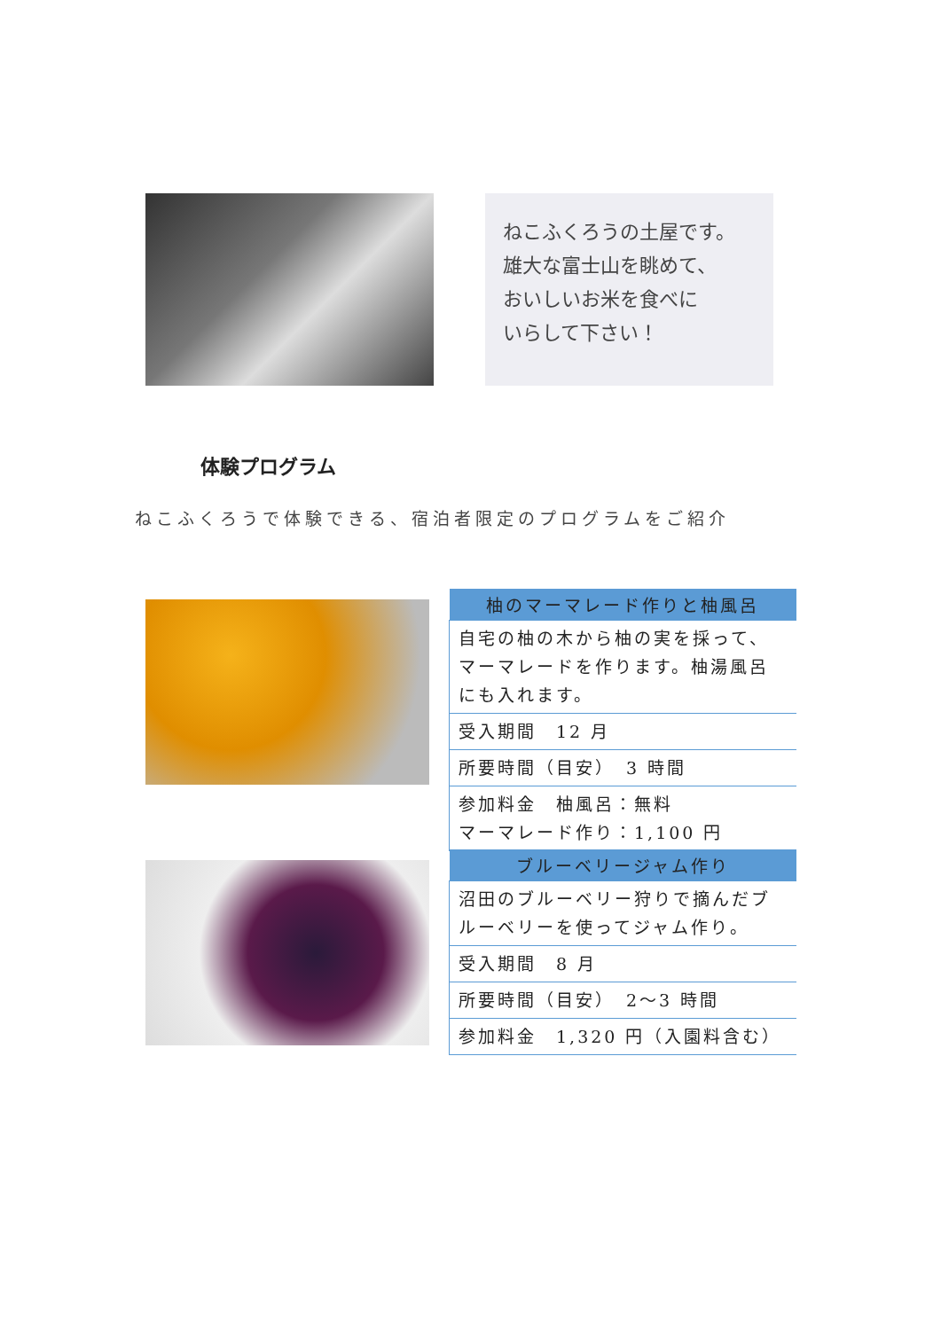ねこふくろうの土屋です。
雄大な富士山を眺めて、
おいしいお米を食べに
いらして下さい！
体験プログラム
ねこふくろうで体験できる、宿泊者限定のプログラムをご紹介
| 柚のマーマレード作りと柚風呂 |
| --- |
| 自宅の柚の木から柚の実を採って、マーマレードを作ります。柚湯風呂にも入れます。 |
| 受入期間 12 月 |
| 所要時間（目安） 3 時間 |
| 参加料金 柚風呂：無料 マーマレード作り：1,100 円 |
| ブルーベリージャム作り |
| --- |
| 沼田のブルーベリー狩りで摘んだブルーベリーを使ってジャム作り。 |
| 受入期間 8 月 |
| 所要時間（目安） 2〜3 時間 |
| 参加料金 1,320 円（入園料含む） |